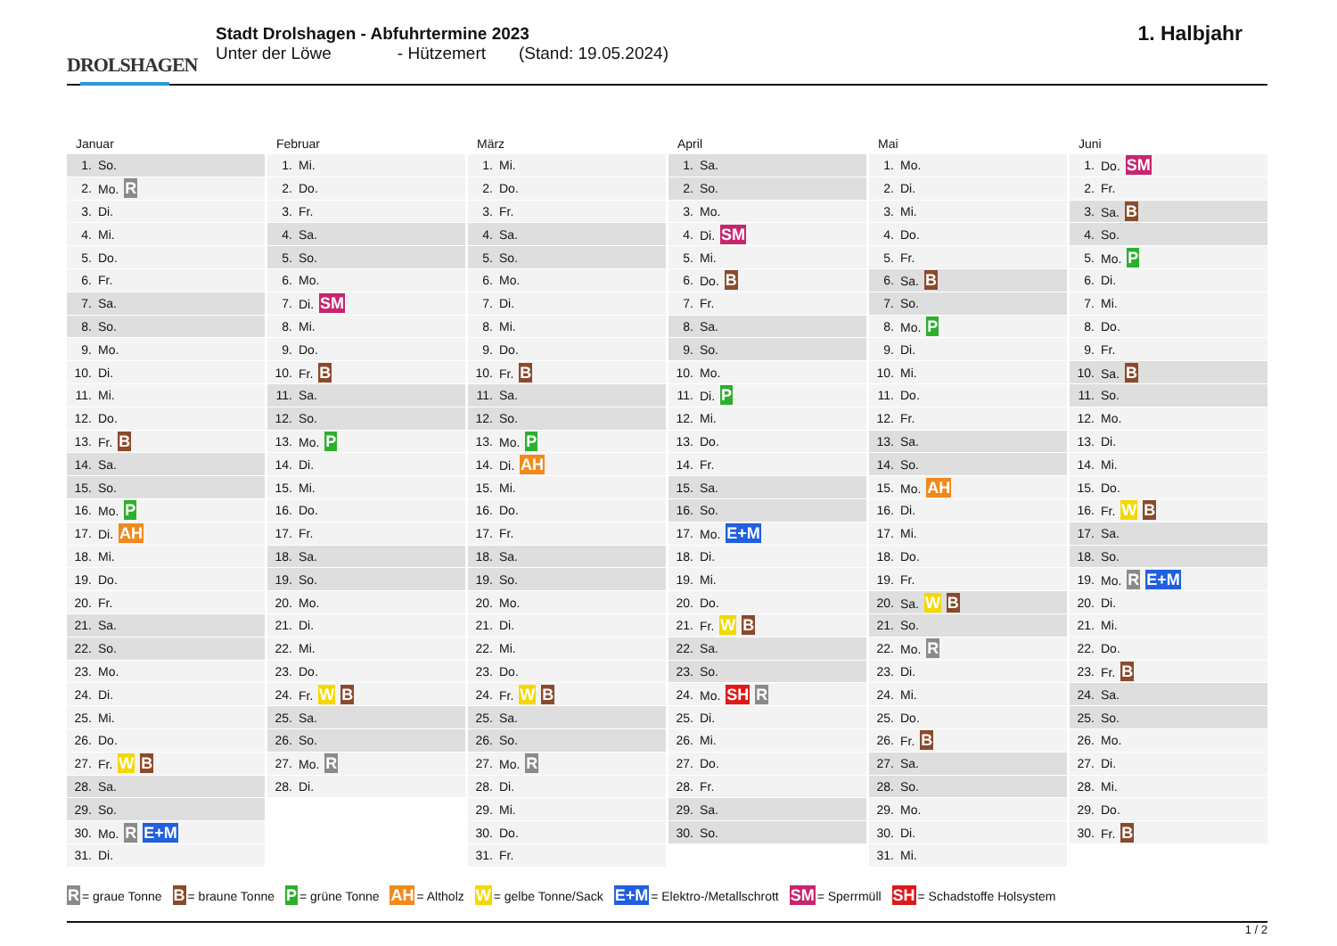DROLSHAGEN
Stadt Drolshagen - Abfuhrtermine 2023
Unter der Löwe - Hützemert (Stand: 19.05.2024)
1. Halbjahr
Januar
| 1. | So. |
| 2. | Mo. R |
| 3. | Di. |
| 4. | Mi. |
| 5. | Do. |
| 6. | Fr. |
| 7. | Sa. |
| 8. | So. |
| 9. | Mo. |
| 10. | Di. |
| 11. | Mi. |
| 12. | Do. |
| 13. | Fr. B |
| 14. | Sa. |
| 15. | So. |
| 16. | Mo. P |
| 17. | Di. AH |
| 18. | Mi. |
| 19. | Do. |
| 20. | Fr. |
| 21. | Sa. |
| 22. | So. |
| 23. | Mo. |
| 24. | Di. |
| 25. | Mi. |
| 26. | Do. |
| 27. | Fr. W B |
| 28. | Sa. |
| 29. | So. |
| 30. | Mo. R E+M |
| 31. | Di. |
Februar
| 1. | Mi. |
| 2. | Do. |
| 3. | Fr. |
| 4. | Sa. |
| 5. | So. |
| 6. | Mo. |
| 7. | Di. SM |
| 8. | Mi. |
| 9. | Do. |
| 10. | Fr. B |
| 11. | Sa. |
| 12. | So. |
| 13. | Mo. P |
| 14. | Di. |
| 15. | Mi. |
| 16. | Do. |
| 17. | Fr. |
| 18. | Sa. |
| 19. | So. |
| 20. | Mo. |
| 21. | Di. |
| 22. | Mi. |
| 23. | Do. |
| 24. | Fr. W B |
| 25. | Sa. |
| 26. | So. |
| 27. | Mo. R |
| 28. | Di. |
März
| 1. | Mi. |
| 2. | Do. |
| 3. | Fr. |
| 4. | Sa. |
| 5. | So. |
| 6. | Mo. |
| 7. | Di. |
| 8. | Mi. |
| 9. | Do. |
| 10. | Fr. B |
| 11. | Sa. |
| 12. | So. |
| 13. | Mo. P |
| 14. | Di. AH |
| 15. | Mi. |
| 16. | Do. |
| 17. | Fr. |
| 18. | Sa. |
| 19. | So. |
| 20. | Mo. |
| 21. | Di. |
| 22. | Mi. |
| 23. | Do. |
| 24. | Fr. W B |
| 25. | Sa. |
| 26. | So. |
| 27. | Mo. R |
| 28. | Di. |
| 29. | Mi. |
| 30. | Do. |
| 31. | Fr. |
April
| 1. | Sa. |
| 2. | So. |
| 3. | Mo. |
| 4. | Di. SM |
| 5. | Mi. |
| 6. | Do. B |
| 7. | Fr. |
| 8. | Sa. |
| 9. | So. |
| 10. | Mo. |
| 11. | Di. P |
| 12. | Mi. |
| 13. | Do. |
| 14. | Fr. |
| 15. | Sa. |
| 16. | So. |
| 17. | Mo. E+M |
| 18. | Di. |
| 19. | Mi. |
| 20. | Do. |
| 21. | Fr. W B |
| 22. | Sa. |
| 23. | So. |
| 24. | Mo. SH R |
| 25. | Di. |
| 26. | Mi. |
| 27. | Do. |
| 28. | Fr. |
| 29. | Sa. |
| 30. | So. |
Mai
| 1. | Mo. |
| 2. | Di. |
| 3. | Mi. |
| 4. | Do. |
| 5. | Fr. |
| 6. | Sa. B |
| 7. | So. |
| 8. | Mo. P |
| 9. | Di. |
| 10. | Mi. |
| 11. | Do. |
| 12. | Fr. |
| 13. | Sa. |
| 14. | So. |
| 15. | Mo. AH |
| 16. | Di. |
| 17. | Mi. |
| 18. | Do. |
| 19. | Fr. |
| 20. | Sa. W B |
| 21. | So. |
| 22. | Mo. R |
| 23. | Di. |
| 24. | Mi. |
| 25. | Do. |
| 26. | Fr. B |
| 27. | Sa. |
| 28. | So. |
| 29. | Mo. |
| 30. | Di. |
| 31. | Mi. |
Juni
| 1. | Do. SM |
| 2. | Fr. |
| 3. | Sa. B |
| 4. | So. |
| 5. | Mo. P |
| 6. | Di. |
| 7. | Mi. |
| 8. | Do. |
| 9. | Fr. |
| 10. | Sa. B |
| 11. | So. |
| 12. | Mo. |
| 13. | Di. |
| 14. | Mi. |
| 15. | Do. |
| 16. | Fr. W B |
| 17. | Sa. |
| 18. | So. |
| 19. | Mo. R E+M |
| 20. | Di. |
| 21. | Mi. |
| 22. | Do. |
| 23. | Fr. B |
| 24. | Sa. |
| 25. | So. |
| 26. | Mo. |
| 27. | Di. |
| 28. | Mi. |
| 29. | Do. |
| 30. | Fr. B |
R = graue Tonne B = braune Tonne P = grüne Tonne AH = Altholz W = gelbe Tonne/Sack E+M = Elektro-/Metallschrott SM = Sperrmüll SH = Schadstoffe Holsystem
1 / 2